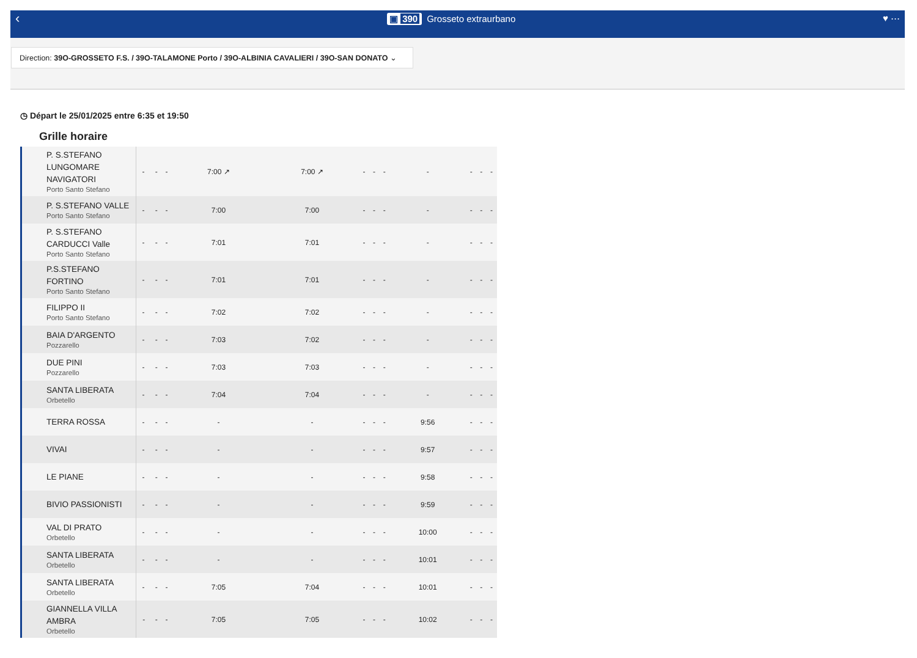‹ ▣ 390 Grosseto extraurbano ♥ ⋯
Direction: 39O-GROSSETO F.S. / 39O-TALAMONE Porto / 39O-ALBINIA CAVALIERI / 39O-SAN DONATO ⌄
◷ Départ le 25/01/2025 entre 6:35 et 19:50
Grille horaire
| P. S.STEFANO LUNGOMARE NAVIGATORI Porto Santo Stefano | - | - | - | 7:00 ↗ | 7:00 ↗ | - | - | - | - | - | - | - |
| P. S.STEFANO VALLE Porto Santo Stefano | - | - | - | 7:00 | 7:00 | - | - | - | - | - | - | - |
| P. S.STEFANO CARDUCCI Valle Porto Santo Stefano | - | - | - | 7:01 | 7:01 | - | - | - | - | - | - | - |
| P.S.STEFANO FORTINO Porto Santo Stefano | - | - | - | 7:01 | 7:01 | - | - | - | - | - | - | - |
| FILIPPO II Porto Santo Stefano | - | - | - | 7:02 | 7:02 | - | - | - | - | - | - | - |
| BAIA D'ARGENTO Pozzarello | - | - | - | 7:03 | 7:02 | - | - | - | - | - | - | - |
| DUE PINI Pozzarello | - | - | - | 7:03 | 7:03 | - | - | - | - | - | - | - |
| SANTA LIBERATA Orbetello | - | - | - | 7:04 | 7:04 | - | - | - | - | - | - | - |
| TERRA ROSSA | - | - | - | - | - | - | - | - | 9:56 | - | - | - |
| VIVAI | - | - | - | - | - | - | - | - | 9:57 | - | - | - |
| LE PIANE | - | - | - | - | - | - | - | - | 9:58 | - | - | - |
| BIVIO PASSIONISTI | - | - | - | - | - | - | - | - | 9:59 | - | - | - |
| VAL DI PRATO Orbetello | - | - | - | - | - | - | - | - | 10:00 | - | - | - |
| SANTA LIBERATA Orbetello | - | - | - | - | - | - | - | - | 10:01 | - | - | - |
| SANTA LIBERATA Orbetello | - | - | - | 7:05 | 7:04 | - | - | - | 10:01 | - | - | - |
| GIANNELLA VILLA AMBRA Orbetello | - | - | - | 7:05 | 7:05 | - | - | - | 10:02 | - | - | - |